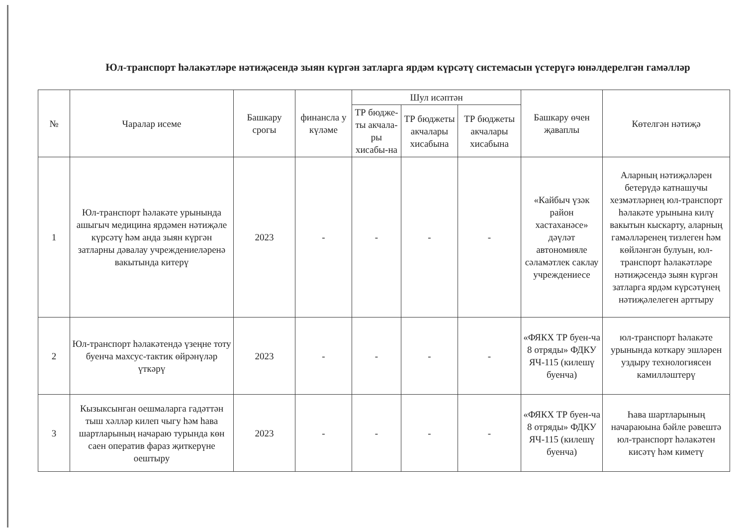Юл-транспорт һәлакәтләре нәтиҗәсендә зыян күргән затларга ярдәм күрсәтү системасын үстерүгә юнәлдерелгән гамәлләр
| № | Чаралар исеме | Башкару срогы | финансла у күләме | Шул исәптән | | | Башкару өчен җаваплы | Көтелгән нәтиҗә |
| --- | --- | --- | --- | --- | --- | --- | --- | --- |
| | | | | ТР бюдже-ты акчала-ры хисабы-на | ТР бюджеты акчалары хисабына | ТР бюджеты акчалары хисабына | | |
| 1 | Юл-транспорт һәлакәте урынында ашыгыч медицина ярдәмен нәтиҗәле күрсәтү һәм анда зыян күргән затларны дәвалау учреждениеләренә вакытында китерү | 2023 | - | - | - | - | «Кайбыч үзәк район хастаханәсе» дәүләт автономияле сәламәтлек саклау учреждениесе | Аларның нәтиҗәләрен бетерүдә катнашучы хезмәтләрнең юл-транспорт һәлакәте урынына килү вакытын кыскарту, аларның гамәлләренең тизлеген һәм көйләнгән булуын, юл-транспорт һәлакәтләре нәтиҗәсендә зыян күргән затларга ярдәм күрсәтүнең нәтиҗәлелеген арттыру |
| 2 | Юл-транспорт һәлакәтендә үзеңне тоту буенча махсус-тактик өйрәнүләр үткәрү | 2023 | - | - | - | - | «ФЯКХ ТР буен-ча 8 отряды» ФДКУ ЯЧ-115 (килешү буенча) | юл-транспорт һәлакәте урынында коткару эшләрен уздыру технологиясен камилләштерү |
| 3 | Кызыксынган оешмаларга гадәттән тыш хәлләр килеп чыгу һәм һава шартларының начараю турында көн саен оператив фараз җиткерүне оештыру | 2023 | - | - | - | - | «ФЯКХ ТР буен-ча 8 отряды» ФДКУ ЯЧ-115 (килешү буенча) | Һава шартларының начараюына бәйле рәвештә юл-транспорт һәлакәтен кисәтү һәм киметү |